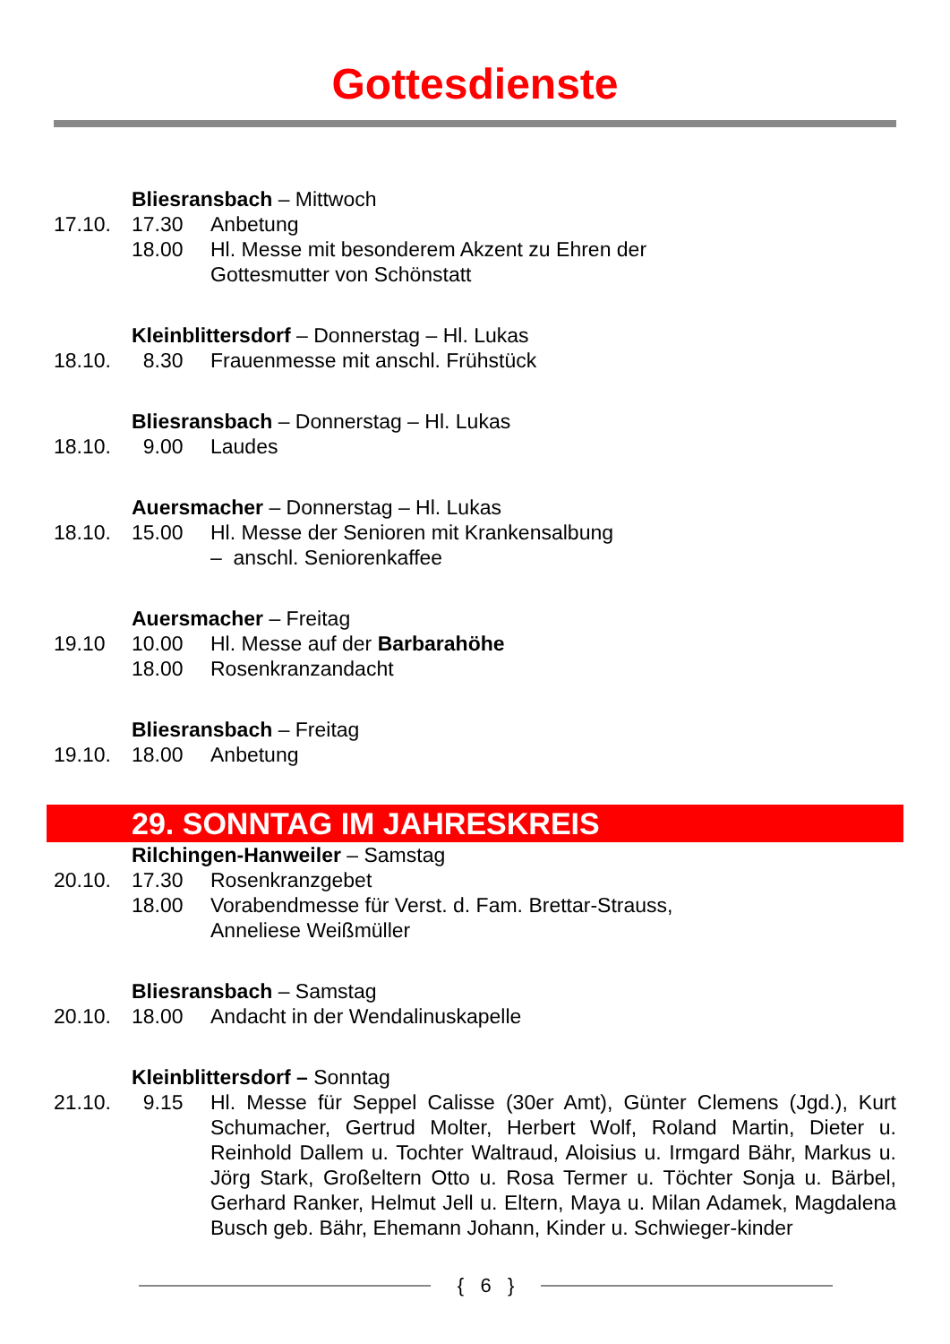Gottesdienste
Bliesransbach – Mittwoch
17.10. 17.30 Anbetung
18.00 Hl. Messe mit besonderem Akzent zu Ehren der
Gottesmutter von Schönstatt
Kleinblittersdorf – Donnerstag – Hl. Lukas
18.10. 8.30 Frauenmesse mit anschl. Frühstück
Bliesransbach – Donnerstag – Hl. Lukas
18.10. 9.00 Laudes
Auersmacher – Donnerstag – Hl. Lukas
18.10. 15.00 Hl. Messe der Senioren mit Krankensalbung
– anschl. Seniorenkaffee
Auersmacher – Freitag
19.10 10.00 Hl. Messe auf der Barbarahöhe
18.00 Rosenkranzandacht
Bliesransbach – Freitag
19.10. 18.00 Anbetung
29. SONNTAG IM JAHRESKREIS
Rilchingen-Hanweiler – Samstag
20.10. 17.30 Rosenkranzgebet
18.00 Vorabendmesse für Verst. d. Fam. Brettar-Strauss,
Anneliese Weißmüller
Bliesransbach – Samstag
20.10. 18.00 Andacht in der Wendalinuskapelle
Kleinblittersdorf – Sonntag
21.10. 9.15 Hl. Messe für Seppel Calisse (30er Amt), Günter Clemens (Jgd.), Kurt Schumacher, Gertrud Molter, Herbert Wolf, Roland Martin, Dieter u. Reinhold Dallem u. Tochter Waltraud, Aloisius u. Irmgard Bähr, Markus u. Jörg Stark, Großeltern Otto u. Rosa Termer u. Töchter Sonja u. Bärbel, Gerhard Ranker, Helmut Jell u. Eltern, Maya u. Milan Adamek, Magdalena Busch geb. Bähr, Ehemann Johann, Kinder u. Schwieger-kinder
{ 6 }